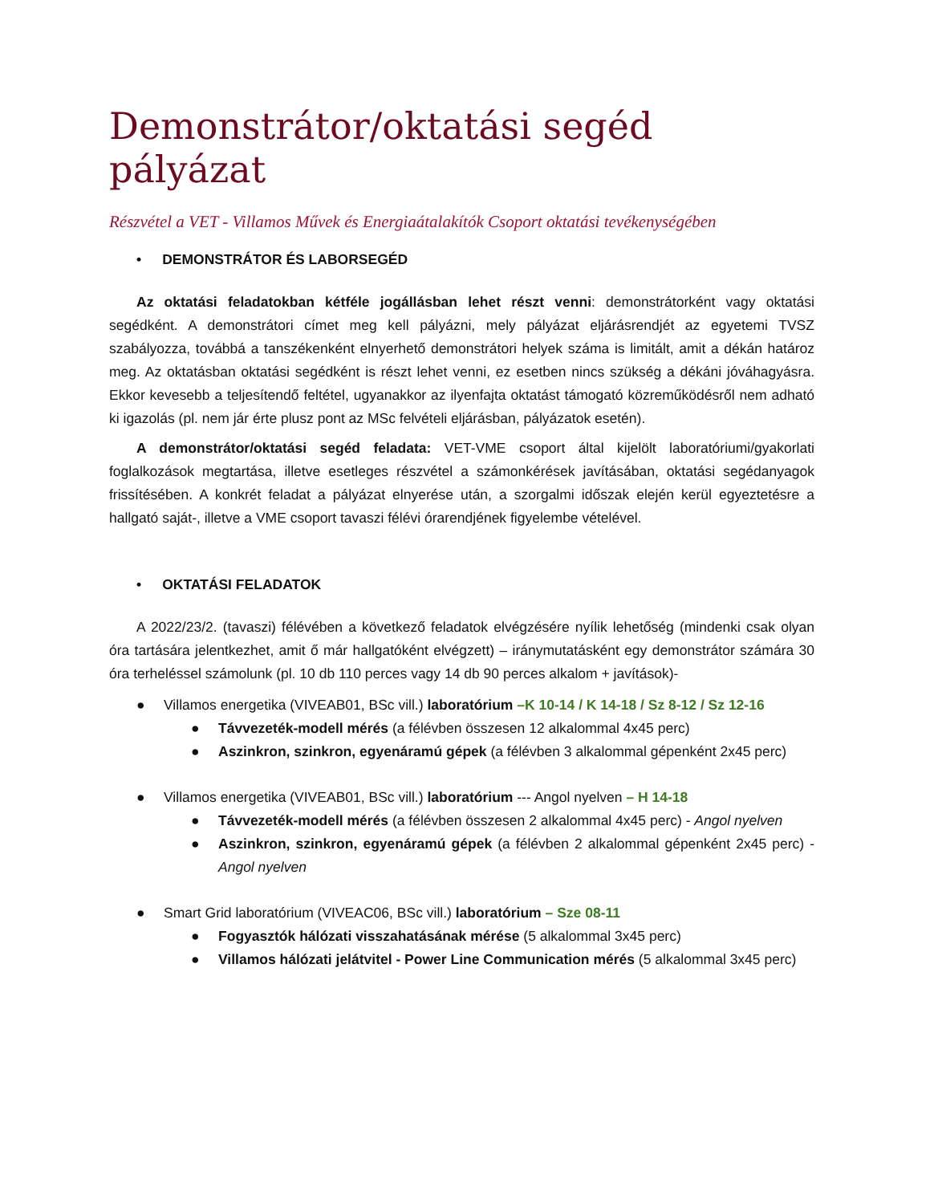Demonstrátor/oktatási segéd pályázat
Részvétel a VET - Villamos Művek és Energiaátalakítók Csoport oktatási tevékenységében
• DEMONSTRÁTOR ÉS LABORSEGÉD
Az oktatási feladatokban kétféle jogállásban lehet részt venni: demonstrátorként vagy oktatási segédként. A demonstrátori címet meg kell pályázni, mely pályázat eljárásrendjét az egyetemi TVSZ szabályozza, továbbá a tanszékenként elnyerhető demonstrátori helyek száma is limitált, amit a dékán határoz meg. Az oktatásban oktatási segédként is részt lehet venni, ez esetben nincs szükség a dékáni jóváhagyásra. Ekkor kevesebb a teljesítendő feltétel, ugyanakkor az ilyenfajta oktatást támogató közreműködésről nem adható ki igazolás (pl. nem jár érte plusz pont az MSc felvételi eljárásban, pályázatok esetén).
A demonstrátor/oktatási segéd feladata: VET-VME csoport által kijelölt laboratóriumi/gyakorlati foglalkozások megtartása, illetve esetleges részvétel a számonkérések javításában, oktatási segédanyagok frissítésében. A konkrét feladat a pályázat elnyerése után, a szorgalmi időszak elején kerül egyeztetésre a hallgató saját-, illetve a VME csoport tavaszi félévi órarendjének figyelembe vételével.
• OKTATÁSI FELADATOK
A 2022/23/2. (tavaszi) félévében a következő feladatok elvégzésére nyílik lehetőség (mindenki csak olyan óra tartására jelentkezhet, amit ő már hallgatóként elvégzett) – iránymutatásként egy demonstrátor számára 30 óra terheléssel számolunk (pl. 10 db 110 perces vagy 14 db 90 perces alkalom + javítások)-
● Villamos energetika (VIVEAB01, BSc vill.) laboratórium –K 10-14 / K 14-18 / Sz 8-12 / Sz 12-16
● Távvezeték-modell mérés (a félévben összesen 12 alkalommal 4x45 perc)
● Aszinkron, szinkron, egyenáramú gépek (a félévben 3 alkalommal gépenként 2x45 perc)
● Villamos energetika (VIVEAB01, BSc vill.) laboratórium --- Angol nyelven – H 14-18
● Távvezeték-modell mérés (a félévben összesen 2 alkalommal 4x45 perc) - Angol nyelven
● Aszinkron, szinkron, egyenáramú gépek (a félévben 2 alkalommal gépenként 2x45 perc) - Angol nyelven
● Smart Grid laboratórium (VIVEAC06, BSc vill.) laboratórium – Sze 08-11
● Fogyasztók hálózati visszahatásának mérése (5 alkalommal 3x45 perc)
● Villamos hálózati jelátvitel - Power Line Communication mérés (5 alkalommal 3x45 perc)